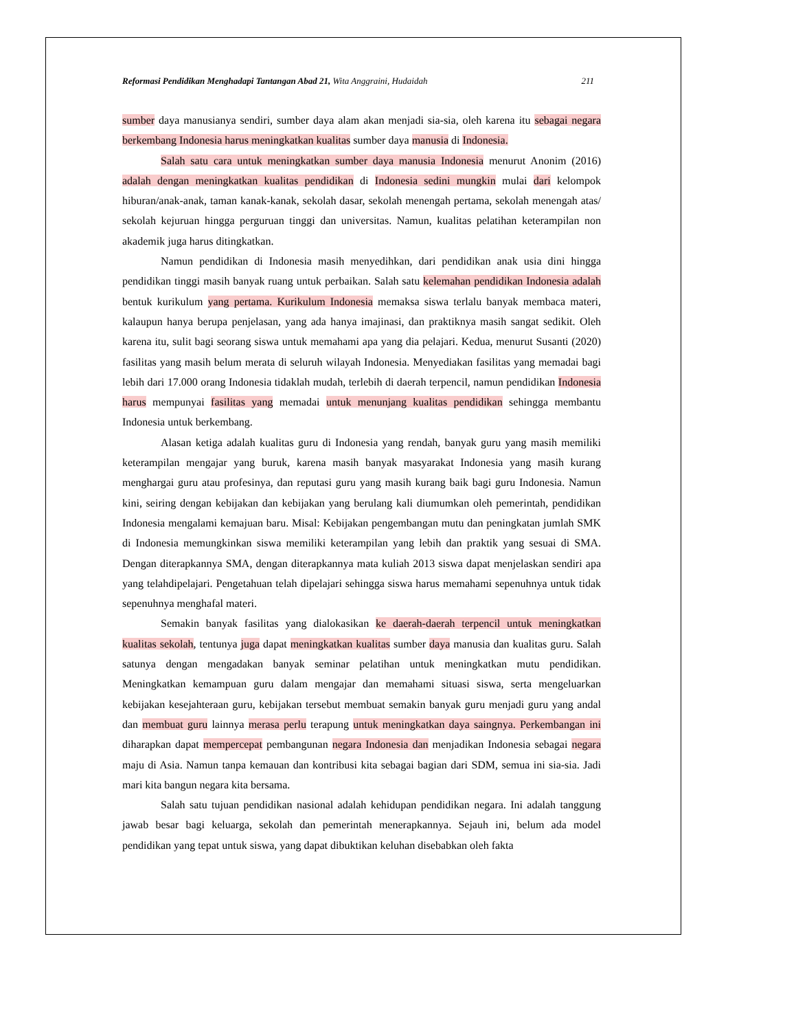Reformasi Pendidikan Menghadapi Tantangan Abad 21, Wita Anggraini, Hudaidah 211
sumber daya manusianya sendiri, sumber daya alam akan menjadi sia-sia, oleh karena itu sebagai negara berkembang Indonesia harus meningkatkan kualitas sumber daya manusia di Indonesia.
Salah satu cara untuk meningkatkan sumber daya manusia Indonesia menurut Anonim (2016) adalah dengan meningkatkan kualitas pendidikan di Indonesia sedini mungkin mulai dari kelompok hiburan/anak-anak, taman kanak-kanak, sekolah dasar, sekolah menengah pertama, sekolah menengah atas/ sekolah kejuruan hingga perguruan tinggi dan universitas. Namun, kualitas pelatihan keterampilan non akademik juga harus ditingkatkan.
Namun pendidikan di Indonesia masih menyedihkan, dari pendidikan anak usia dini hingga pendidikan tinggi masih banyak ruang untuk perbaikan. Salah satu kelemahan pendidikan Indonesia adalah bentuk kurikulum yang pertama. Kurikulum Indonesia memaksa siswa terlalu banyak membaca materi, kalaupun hanya berupa penjelasan, yang ada hanya imajinasi, dan praktiknya masih sangat sedikit. Oleh karena itu, sulit bagi seorang siswa untuk memahami apa yang dia pelajari. Kedua, menurut Susanti (2020) fasilitas yang masih belum merata di seluruh wilayah Indonesia. Menyediakan fasilitas yang memadai bagi lebih dari 17.000 orang Indonesia tidaklah mudah, terlebih di daerah terpencil, namun pendidikan Indonesia harus mempunyai fasilitas yang memadai untuk menunjang kualitas pendidikan sehingga membantu Indonesia untuk berkembang.
Alasan ketiga adalah kualitas guru di Indonesia yang rendah, banyak guru yang masih memiliki keterampilan mengajar yang buruk, karena masih banyak masyarakat Indonesia yang masih kurang menghargai guru atau profesinya, dan reputasi guru yang masih kurang baik bagi guru Indonesia. Namun kini, seiring dengan kebijakan dan kebijakan yang berulang kali diumumkan oleh pemerintah, pendidikan Indonesia mengalami kemajuan baru. Misal: Kebijakan pengembangan mutu dan peningkatan jumlah SMK di Indonesia memungkinkan siswa memiliki keterampilan yang lebih dan praktik yang sesuai di SMA. Dengan diterapkannya SMA, dengan diterapkannya mata kuliah 2013 siswa dapat menjelaskan sendiri apa yang telahdipelajari. Pengetahuan telah dipelajari sehingga siswa harus memahami sepenuhnya untuk tidak sepenuhnya menghafal materi.
Semakin banyak fasilitas yang dialokasikan ke daerah-daerah terpencil untuk meningkatkan kualitas sekolah, tentunya juga dapat meningkatkan kualitas sumber daya manusia dan kualitas guru. Salah satunya dengan mengadakan banyak seminar pelatihan untuk meningkatkan mutu pendidikan. Meningkatkan kemampuan guru dalam mengajar dan memahami situasi siswa, serta mengeluarkan kebijakan kesejahteraan guru, kebijakan tersebut membuat semakin banyak guru menjadi guru yang andal dan membuat guru lainnya merasa perlu terapung untuk meningkatkan daya saingnya. Perkembangan ini diharapkan dapat mempercepat pembangunan negara Indonesia dan menjadikan Indonesia sebagai negara maju di Asia. Namun tanpa kemauan dan kontribusi kita sebagai bagian dari SDM, semua ini sia-sia. Jadi mari kita bangun negara kita bersama.
Salah satu tujuan pendidikan nasional adalah kehidupan pendidikan negara. Ini adalah tanggung jawab besar bagi keluarga, sekolah dan pemerintah menerapkannya. Sejauh ini, belum ada model pendidikan yang tepat untuk siswa, yang dapat dibuktikan keluhan disebabkan oleh fakta